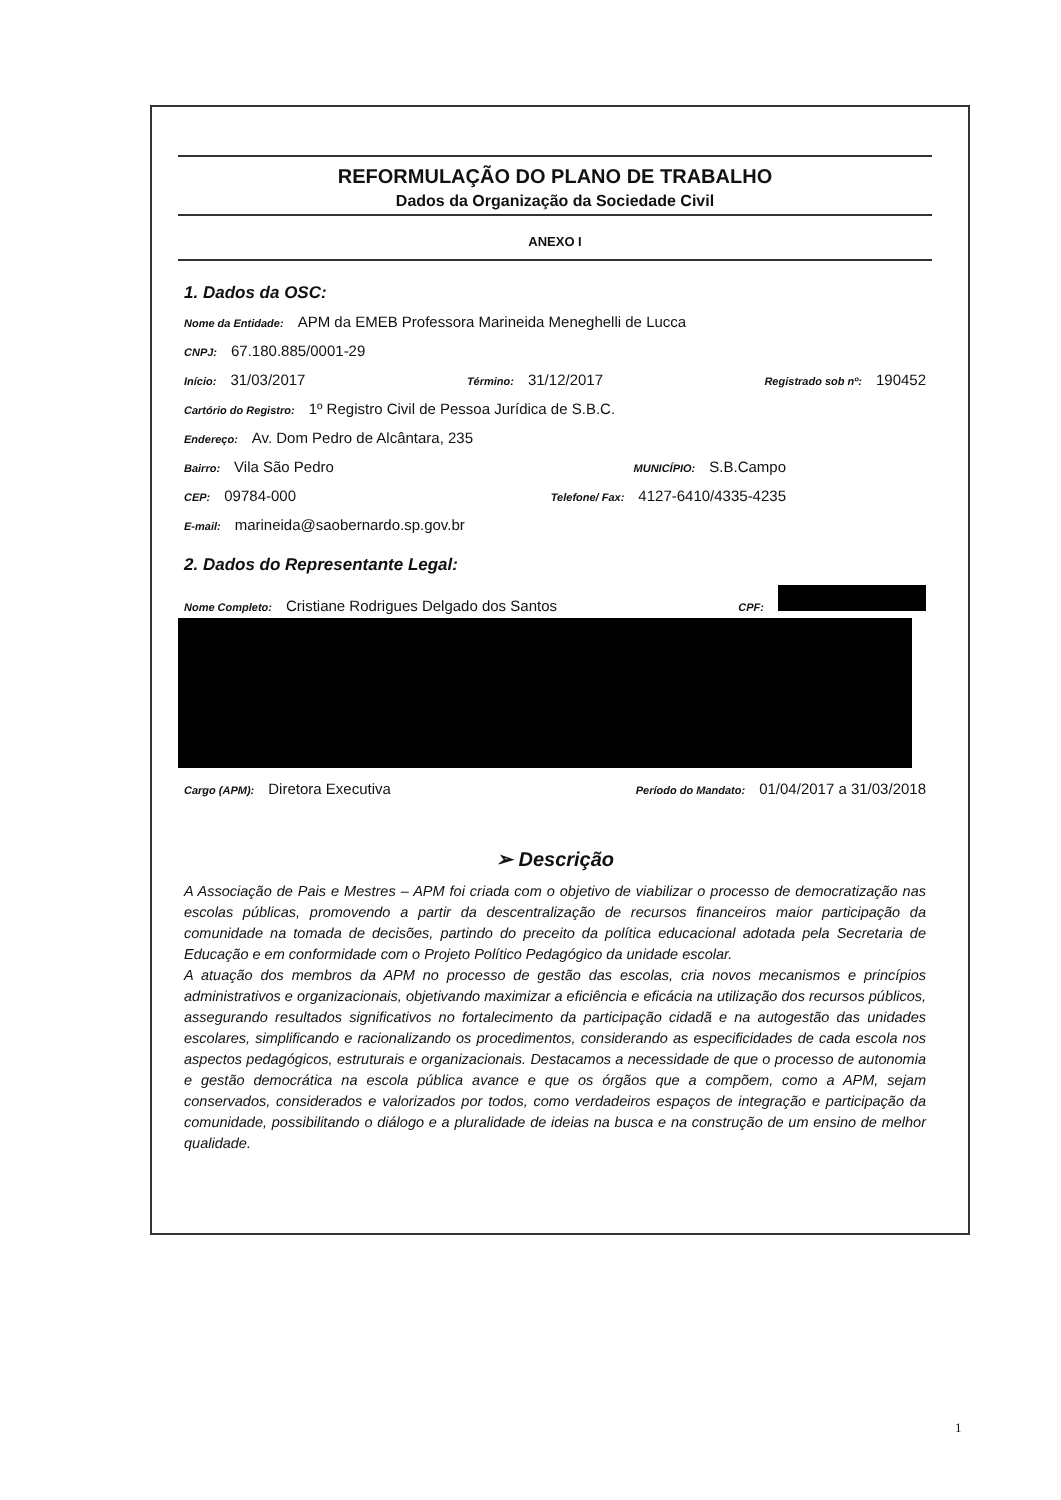REFORMULAÇÃO DO PLANO DE TRABALHO
Dados da Organização da Sociedade Civil
ANEXO I
1. Dados da OSC:
Nome da Entidade: APM da EMEB Professora Marineida Meneghelli de Lucca
CNPJ: 67.180.885/0001-29
Início: 31/03/2017 Término: 31/12/2017 Registrado sob nº: 190452
Cartório do Registro: 1º Registro Civil de Pessoa Jurídica de S.B.C.
Endereço: Av. Dom Pedro de Alcântara, 235
Bairro: Vila São Pedro MUNICÍPIO: S.B.Campo
CEP: 09784-000 Telefone/ Fax: 4127-6410/4335-4235
E-mail: marineida@saobernardo.sp.gov.br
2. Dados do Representante Legal:
Nome Completo: Cristiane Rodrigues Delgado dos Santos CPF:
Cargo (APM): Diretora Executiva Período do Mandato: 01/04/2017 a 31/03/2018
➢ Descrição
A Associação de Pais e Mestres – APM foi criada com o objetivo de viabilizar o processo de democratização nas escolas públicas, promovendo a partir da descentralização de recursos financeiros maior participação da comunidade na tomada de decisões, partindo do preceito da política educacional adotada pela Secretaria de Educação e em conformidade com o Projeto Político Pedagógico da unidade escolar.
A atuação dos membros da APM no processo de gestão das escolas, cria novos mecanismos e princípios administrativos e organizacionais, objetivando maximizar a eficiência e eficácia na utilização dos recursos públicos, assegurando resultados significativos no fortalecimento da participação cidadã e na autogestão das unidades escolares, simplificando e racionalizando os procedimentos, considerando as especificidades de cada escola nos aspectos pedagógicos, estruturais e organizacionais. Destacamos a necessidade de que o processo de autonomia e gestão democrática na escola pública avance e que os órgãos que a compõem, como a APM, sejam conservados, considerados e valorizados por todos, como verdadeiros espaços de integração e participação da comunidade, possibilitando o diálogo e a pluralidade de ideias na busca e na construção de um ensino de melhor qualidade.
1